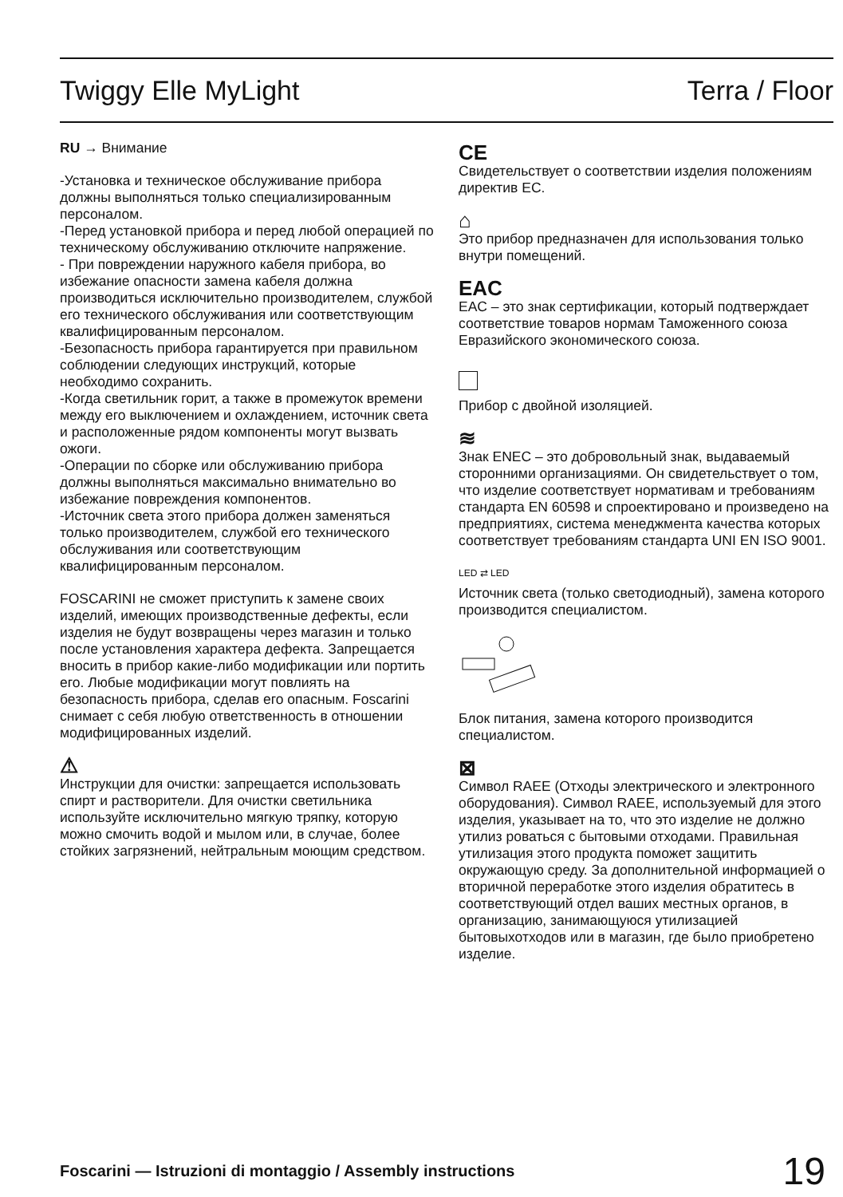Twiggy Elle MyLight Terra / Floor
RU → Внимание
-Установка и техническое обслуживание прибора должны выполняться только специализированным персоналом.
-Перед установкой прибора и перед любой операцией по техническому обслуживанию отключите напряжение.
- При повреждении наружного кабеля прибора, во избежание опасности замена кабеля должна производиться исключительно производителем, службой его технического обслуживания или соответствующим квалифицированным персоналом.
-Безопасность прибора гарантируется при правильном соблюдении следующих инструкций, которые необходимо сохранить.
-Когда светильник горит, а также в промежуток времени между его выключением и охлаждением, источник света и расположенные рядом компоненты могут вызвать ожоги.
-Операции по сборке или обслуживанию прибора должны выполняться максимально внимательно во избежание повреждения компонентов.
-Источник света этого прибора должен заменяться только производителем, службой его технического обслуживания или соответствующим квалифицированным персоналом.
FOSCARINI не сможет приступить к замене своих изделий, имеющих производственные дефекты, если изделия не будут возвращены через магазин и только после установления характера дефекта. Запрещается вносить в прибор какие-либо модификации или портить его. Любые модификации могут повлиять на безопасность прибора, сделав его опасным. Foscarini снимает с себя любую ответственность в отношении модифицированных изделий.
⚠
Инструкции для очистки: запрещается использовать спирт и растворители. Для очистки светильника используйте исключительно мягкую тряпку, которую можно смочить водой и мылом или, в случае, более стойких загрязнений, нейтральным моющим средством.
CE
Свидетельствует о соответствии изделия положениям директив ЕС.
⌂
Это прибор предназначен для использования только внутри помещений.
EAC
EAC – это знак сертификации, который подтверждает соответствие товаров нормам Таможенного союза Евразийского экономического союза.
Прибор с двойной изоляцией.
≋
Знак ENEC – это добровольный знак, выдаваемый сторонними организациями. Он свидетельствует о том, что изделие соответствует нормативам и требованиям стандарта EN 60598 и спроектировано и произведено на предприятиях, система менеджмента качества которых соответствует требованиям стандарта UNI EN ISO 9001.
LED ⇄ LED
Источник света (только светодиодный), замена которого производится специалистом.
Блок питания, замена которого производится специалистом.
⊠
Символ RAEE (Отходы электрического и электронного оборудования). Символ RAEE, используемый для этого изделия, указывает на то, что это изделие не должно утилиз роваться с бытовыми отходами. Правильная утилизация этого продукта поможет защитить окружающую среду. За дополнительной информацией о вторичной переработке этого изделия обратитесь в соответствующий отдел ваших местных органов, в организацию, занимающуюся утилизацией бытовыхотходов или в магазин, где было приобретено изделие.
Foscarini — Istruzioni di montaggio / Assembly instructions 19